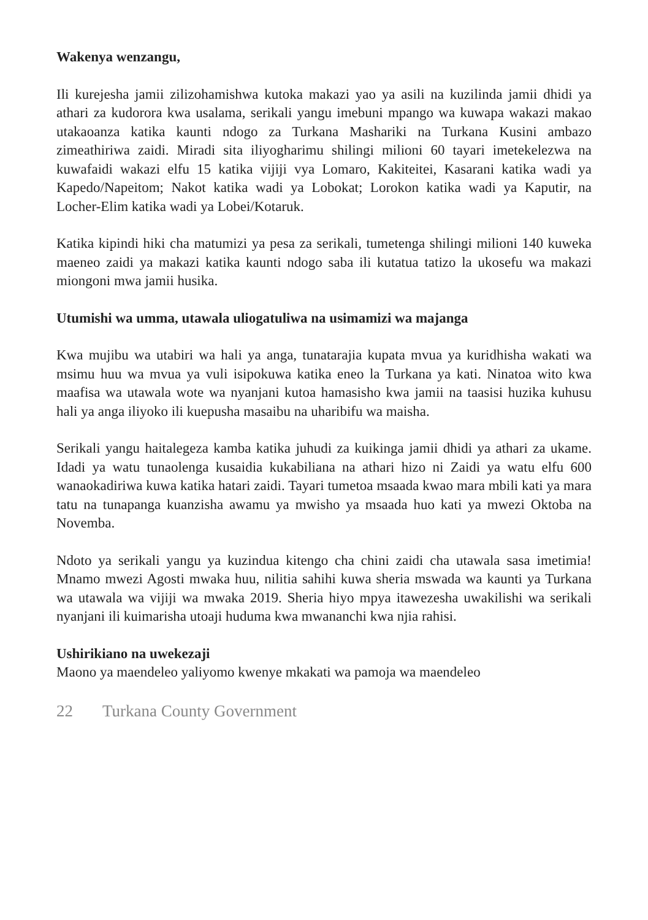Wakenya wenzangu,
Ili kurejesha jamii zilizohamishwa kutoka makazi yao ya asili na kuzilinda jamii dhidi ya athari za kudorora kwa usalama, serikali yangu imebuni mpango wa kuwapa wakazi makao utakaoanza katika kaunti ndogo za Turkana Mashariki na Turkana Kusini ambazo zimeathiriwa zaidi. Miradi sita iliyogharimu shilingi milioni 60 tayari imetekelezwa na kuwafaidi wakazi elfu 15 katika vijiji vya Lomaro, Kakiteitei, Kasarani katika wadi ya Kapedo/Napeitom; Nakot katika wadi ya Lobokat; Lorokon katika wadi ya Kaputir, na Locher-Elim katika wadi ya Lobei/Kotaruk.
Katika kipindi hiki cha matumizi ya pesa za serikali, tumetenga shilingi milioni 140 kuweka maeneo zaidi ya makazi katika kaunti ndogo saba ili kutatua tatizo la ukosefu wa makazi miongoni mwa jamii husika.
Utumishi wa umma, utawala uliogatuliwa na usimamizi wa majanga
Kwa mujibu wa utabiri wa hali ya anga, tunatarajia kupata mvua ya kuridhisha wakati wa msimu huu wa mvua ya vuli isipokuwa katika eneo la Turkana ya kati. Ninatoa wito kwa maafisa wa utawala wote wa nyanjani kutoa hamasisho kwa jamii na taasisi huzika kuhusu hali ya anga iliyoko ili kuepusha masaibu na uharibifu wa maisha.
Serikali yangu haitalegeza kamba katika juhudi za kuikinga jamii dhidi ya athari za ukame. Idadi ya watu tunaolenga kusaidia kukabiliana na athari hizo ni Zaidi ya watu elfu 600 wanaokadiriwa kuwa katika hatari zaidi. Tayari tumetoa msaada kwao mara mbili kati ya mara tatu na tunapanga kuanzisha awamu ya mwisho ya msaada huo kati ya mwezi Oktoba na Novemba.
Ndoto ya serikali yangu ya kuzindua kitengo cha chini zaidi cha utawala sasa imetimia! Mnamo mwezi Agosti mwaka huu, nilitia sahihi kuwa sheria mswada wa kaunti ya Turkana wa utawala wa vijiji wa mwaka 2019. Sheria hiyo mpya itawezesha uwakilishi wa serikali nyanjani ili kuimarisha utoaji huduma kwa mwananchi kwa njia rahisi.
Ushirikiano na uwekezaji
Maono ya maendeleo yaliyomo kwenye mkakati wa pamoja wa maendeleo
22 Turkana County Government